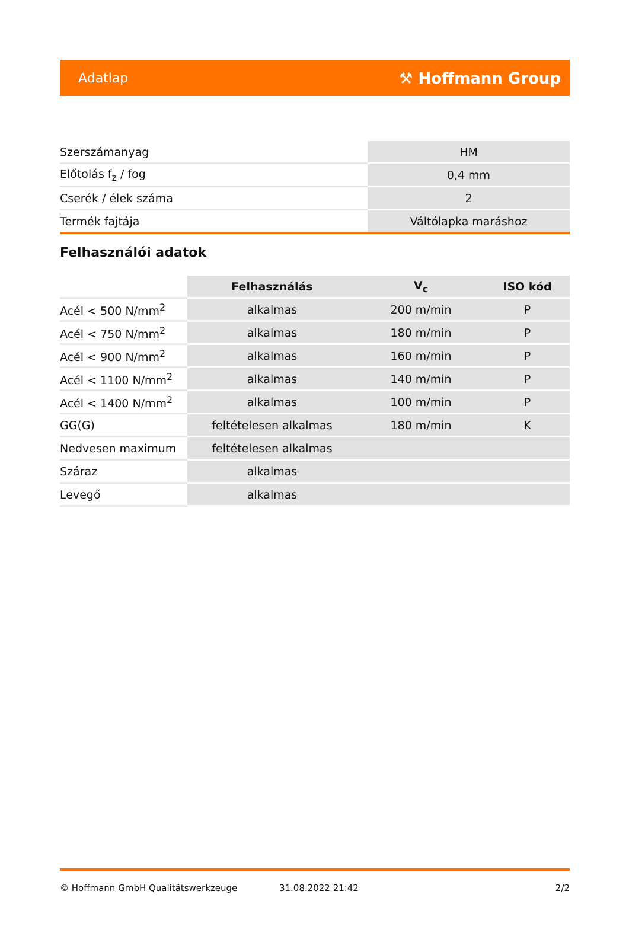Adatlap ⚒ Hoffmann Group
| Szerszámanyag | HM |
| Előtolás f<sub>z</sub> / fog | 0,4 mm |
| Cserék / élek száma | 2 |
| Termék fajtája | Váltólapka maráshoz |
Felhasználói adatok
| | Felhasználás | V<sub>c</sub> | ISO kód |
| Acél < 500 N/mm<sup>2</sup> | alkalmas | 200 m/min | P |
| Acél < 750 N/mm<sup>2</sup> | alkalmas | 180 m/min | P |
| Acél < 900 N/mm<sup>2</sup> | alkalmas | 160 m/min | P |
| Acél < 1100 N/mm<sup>2</sup> | alkalmas | 140 m/min | P |
| Acél < 1400 N/mm<sup>2</sup> | alkalmas | 100 m/min | P |
| GG(G) | feltételesen alkalmas | 180 m/min | K |
| Nedvesen maximum | feltételesen alkalmas | | |
| Száraz | alkalmas | | |
| Levegő | alkalmas | | |
© Hoffmann GmbH Qualitätswerkzeuge 31.08.2022 21:42 2/2